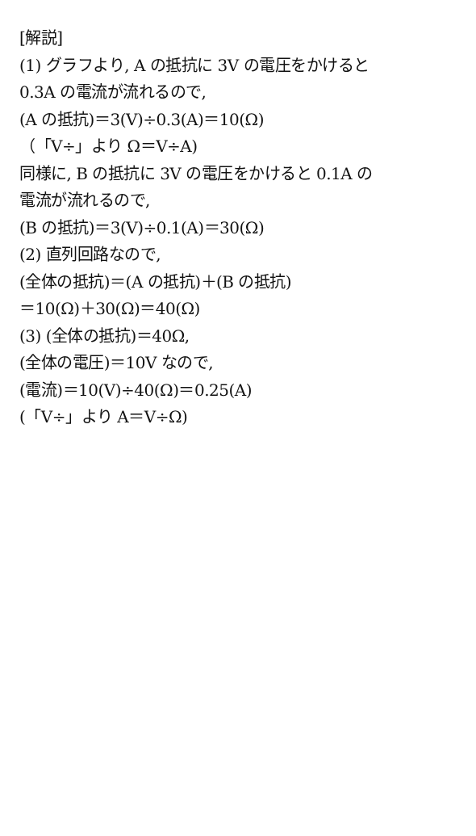[解説]
(1) グラフより, A の抵抗に 3V の電圧をかけると
0.3A の電流が流れるので,
(A の抵抗)＝3(V)÷0.3(A)＝10(Ω)
（「V÷」より Ω＝V÷A)
同様に, B の抵抗に 3V の電圧をかけると 0.1A の
電流が流れるので,
(B の抵抗)＝3(V)÷0.1(A)＝30(Ω)
(2) 直列回路なので,
(全体の抵抗)＝(A の抵抗)＋(B の抵抗)
＝10(Ω)＋30(Ω)＝40(Ω)
(3) (全体の抵抗)＝40Ω,
(全体の電圧)＝10V なので,
(電流)＝10(V)÷40(Ω)＝0.25(A)
(「V÷」より A＝V÷Ω)